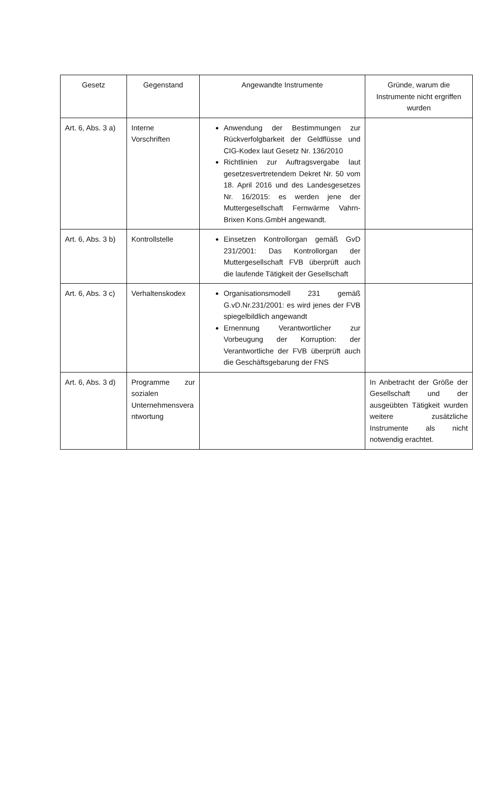| Gesetz | Gegenstand | Angewandte Instrumente | Gründe, warum die Instrumente nicht ergriffen wurden |
| --- | --- | --- | --- |
| Art. 6, Abs. 3 a) | Interne Vorschriften | Anwendung der Bestimmungen zur Rückverfolgbarkeit der Geldflüsse und CIG-Kodex laut Gesetz Nr. 136/2010 Richtlinien zur Auftragsvergabe laut gesetzesvertretendem Dekret Nr. 50 vom 18. April 2016 und des Landesgesetzes Nr. 16/2015: es werden jene der Muttergesellschaft Fernwärme Vahrn-Brixen Kons.GmbH angewandt. | |
| Art. 6, Abs. 3 b) | Kontrollstelle | Einsetzen Kontrollorgan gemäß GvD 231/2001: Das Kontrollorgan der Muttergesellschaft FVB überprüft auch die laufende Tätigkeit der Gesellschaft | |
| Art. 6, Abs. 3 c) | Verhaltenskodex | Organisationsmodell 231 gemäß G.vD.Nr.231/2001: es wird jenes der FVB spiegelbildlich angewandt Ernennung Verantwortlicher zur Vorbeugung der Korruption: der Verantwortliche der FVB überprüft auch die Geschäftsgebarung der FNS | |
| Art. 6, Abs. 3 d) | Programme zur sozialen Unternehmensvera ntwortung | | In Anbetracht der Größe der Gesellschaft und der ausgeübten Tätigkeit wurden weitere zusätzliche Instrumente als nicht notwendig erachtet. |